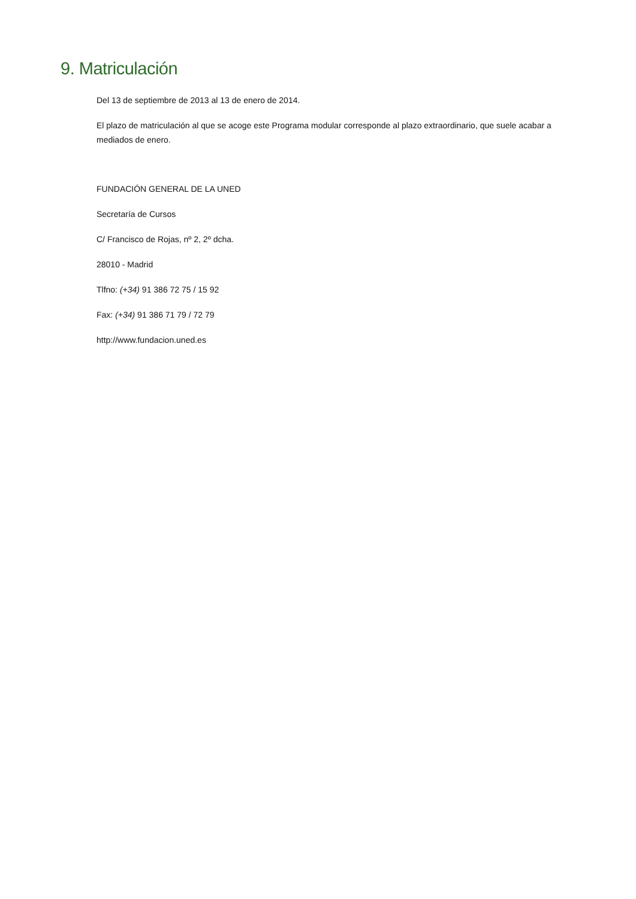9. Matriculación
Del 13 de septiembre de 2013 al 13 de enero de 2014.
El plazo de matriculación al que se acoge este Programa modular corresponde al plazo extraordinario, que suele acabar a mediados de enero.
FUNDACIÓN GENERAL DE LA UNED
Secretaría de Cursos
C/ Francisco de Rojas, nº 2, 2º dcha.
28010 - Madrid
Tlfno: (+34) 91 386 72 75 / 15 92
Fax: (+34) 91 386 71 79 / 72 79
http://www.fundacion.uned.es